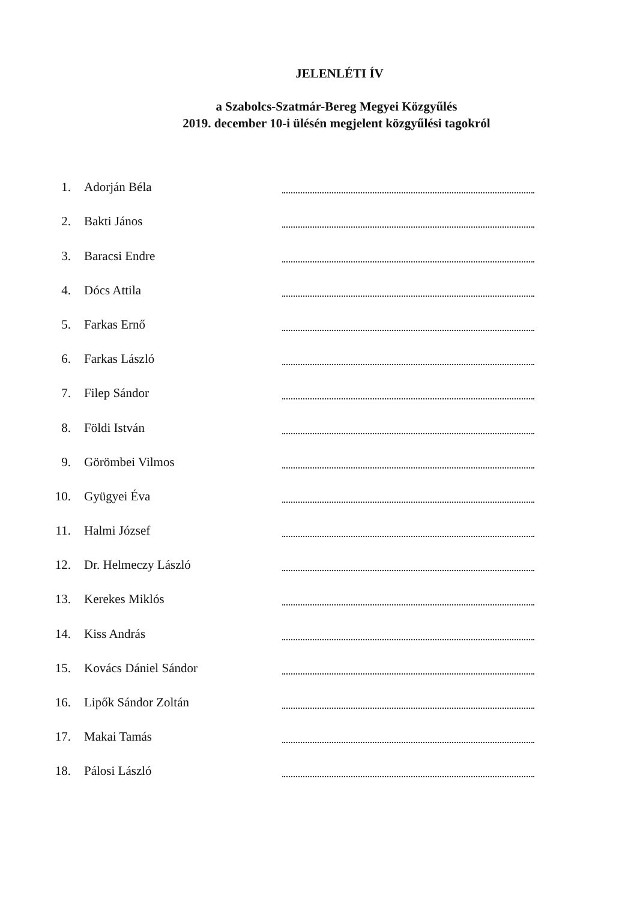JELENLÉTI ÍV
a Szabolcs-Szatmár-Bereg Megyei Közgyűlés
2019. december 10-i ülésén megjelent közgyűlési tagokról
1. Adorján Béla
2. Bakti János
3. Baracsi Endre
4. Dócs Attila
5. Farkas Ernő
6. Farkas László
7. Filep Sándor
8. Földi István
9. Görömbei Vilmos
10. Gyügyei Éva
11. Halmi József
12. Dr. Helmeczy László
13. Kerekes Miklós
14. Kiss András
15. Kovács Dániel Sándor
16. Lipők Sándor Zoltán
17. Makai Tamás
18. Pálosi László